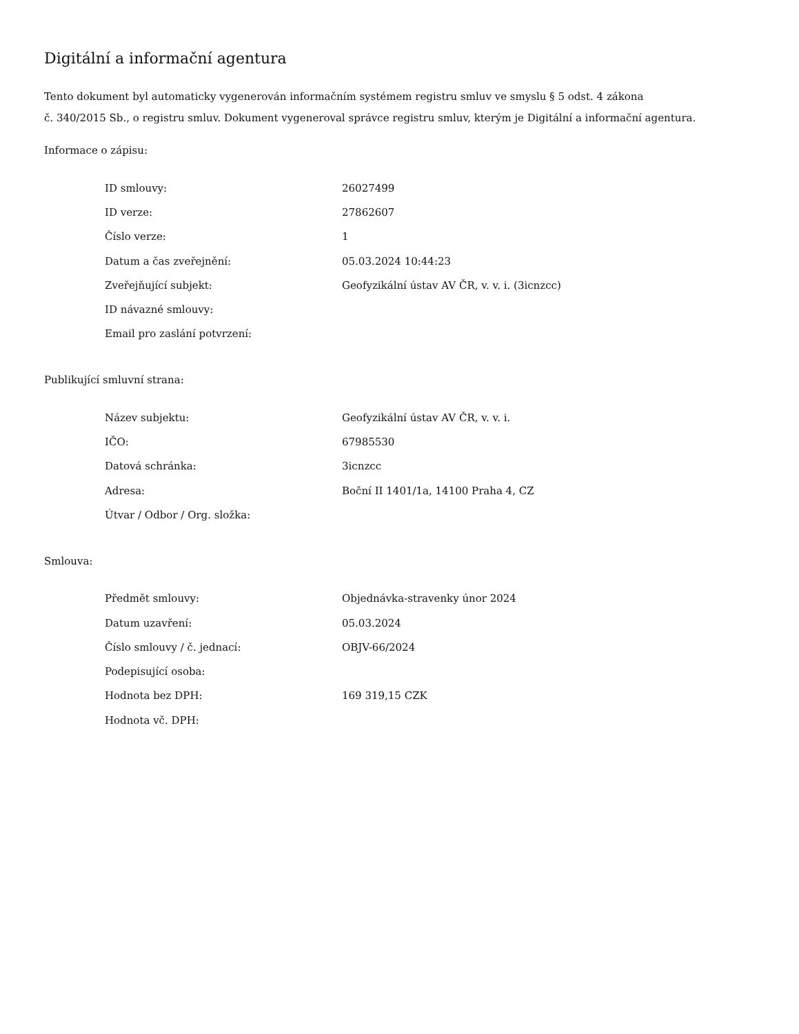Digitální a informační agentura
Tento dokument byl automaticky vygenerován informačním systémem registru smluv ve smyslu § 5 odst. 4 zákona
č. 340/2015 Sb., o registru smluv. Dokument vygeneroval správce registru smluv, kterým je Digitální a informační agentura.
Informace o zápisu:
| ID smlouvy: | 26027499 |
| ID verze: | 27862607 |
| Číslo verze: | 1 |
| Datum a čas zveřejnění: | 05.03.2024 10:44:23 |
| Zveřejňující subjekt: | Geofyzikální ústav AV ČR, v. v. i. (3icnzcc) |
| ID návazné smlouvy: | |
| Email pro zaslání potvrzení: | |
Publikující smluvní strana:
| Název subjektu: | Geofyzikální ústav AV ČR, v. v. i. |
| IČO: | 67985530 |
| Datová schránka: | 3icnzcc |
| Adresa: | Boční II 1401/1a, 14100 Praha 4, CZ |
| Útvar / Odbor / Org. složka: | |
Smlouva:
| Předmět smlouvy: | Objednávka-stravenky únor 2024 |
| Datum uzavření: | 05.03.2024 |
| Číslo smlouvy / č. jednací: | OBJV-66/2024 |
| Podepisující osoba: | |
| Hodnota bez DPH: | 169 319,15 CZK |
| Hodnota vč. DPH: | |